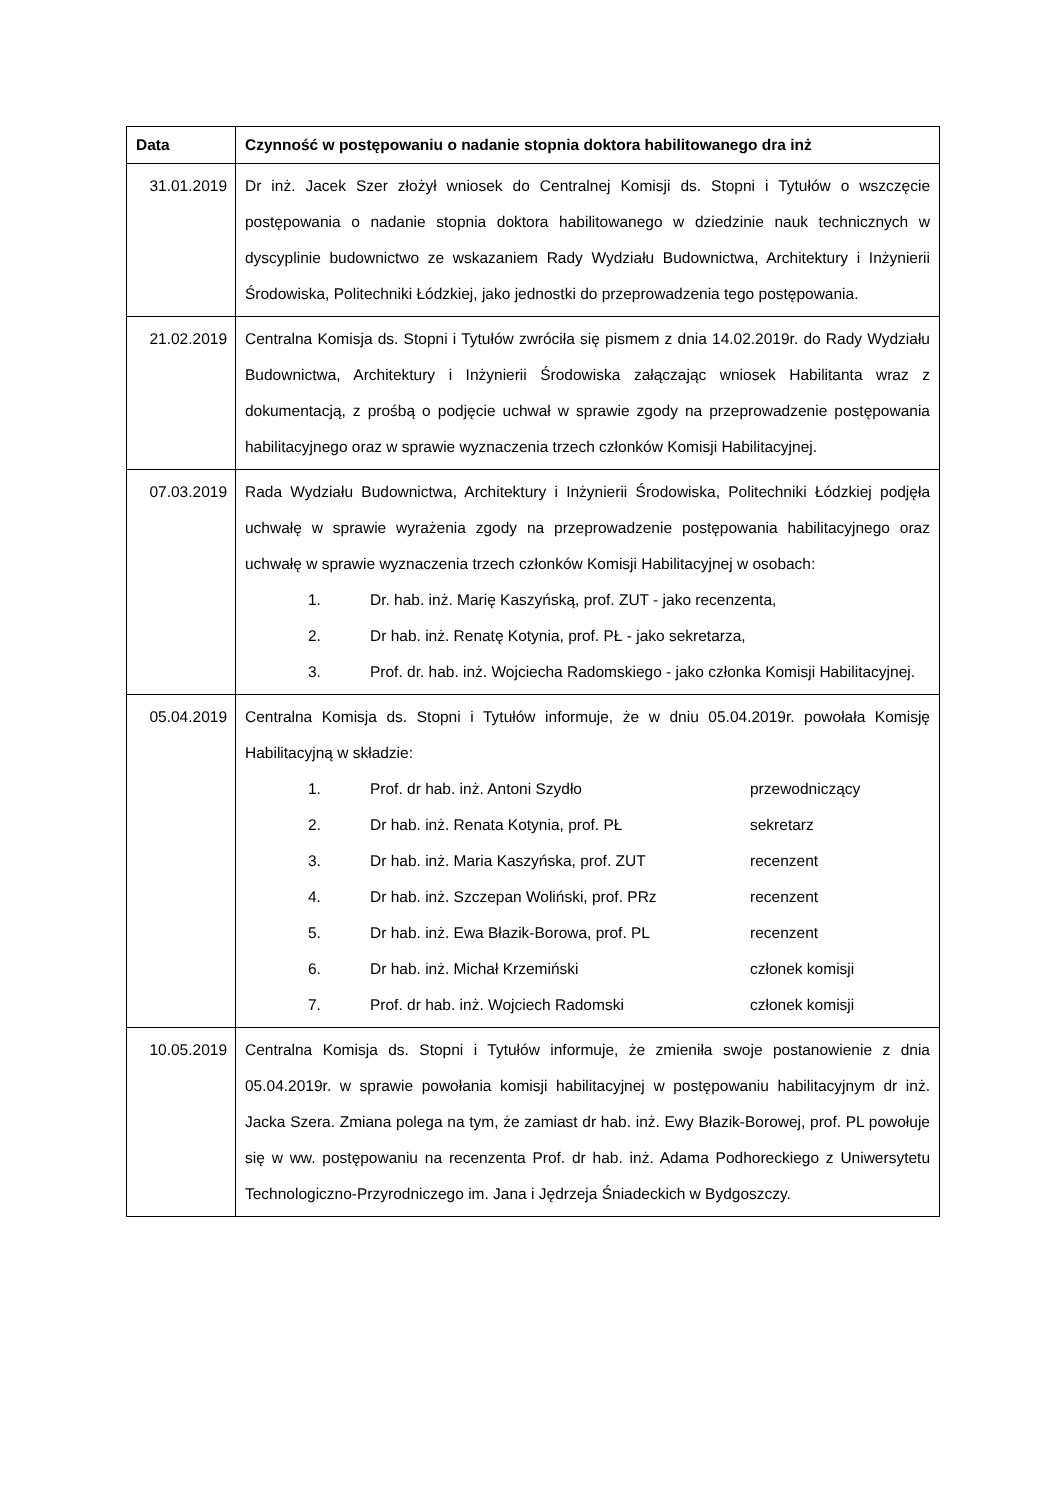| Data | Czynność w postępowaniu o nadanie stopnia doktora habilitowanego dra inż |
| --- | --- |
| 31.01.2019 | Dr inż. Jacek Szer złożył wniosek do Centralnej Komisji ds. Stopni i Tytułów o wszczęcie postępowania o nadanie stopnia doktora habilitowanego w dziedzinie nauk technicznych w dyscyplinie budownictwo ze wskazaniem Rady Wydziału Budownictwa, Architektury i Inżynierii Środowiska, Politechniki Łódzkiej, jako jednostki do przeprowadzenia tego postępowania. |
| 21.02.2019 | Centralna Komisja ds. Stopni i Tytułów zwróciła się pismem z dnia 14.02.2019r. do Rady Wydziału Budownictwa, Architektury i Inżynierii Środowiska załączając wniosek Habilitanta wraz z dokumentacją, z prośbą o podjęcie uchwał w sprawie zgody na przeprowadzenie postępowania habilitacyjnego oraz w sprawie wyznaczenia trzech członków Komisji Habilitacyjnej. |
| 07.03.2019 | Rada Wydziału Budownictwa, Architektury i Inżynierii Środowiska, Politechniki Łódzkiej podjęła uchwałę w sprawie wyrażenia zgody na przeprowadzenie postępowania habilitacyjnego oraz uchwałę w sprawie wyznaczenia trzech członków Komisji Habilitacyjnej w osobach: 1. Dr. hab. inż. Marię Kaszyńską, prof. ZUT - jako recenzenta, 2. Dr hab. inż. Renatę Kotynia, prof. PŁ - jako sekretarza, 3. Prof. dr. hab. inż. Wojciecha Radomskiego - jako członka Komisji Habilitacyjnej. |
| 05.04.2019 | Centralna Komisja ds. Stopni i Tytułów informuje, że w dniu 05.04.2019r. powołała Komisję Habilitacyjną w składzie: 1. Prof. dr hab. inż. Antoni Szydło przewodniczący 2. Dr hab. inż. Renata Kotynia, prof. PŁ sekretarz 3. Dr hab. inż. Maria Kaszyńska, prof. ZUT recenzent 4. Dr hab. inż. Szczepan Woliński, prof. PRz recenzent 5. Dr hab. inż. Ewa Błazik-Borowa, prof. PL recenzent 6. Dr hab. inż. Michał Krzemiński członek komisji 7. Prof. dr hab. inż. Wojciech Radomski członek komisji |
| 10.05.2019 | Centralna Komisja ds. Stopni i Tytułów informuje, że zmieniła swoje postanowienie z dnia 05.04.2019r. w sprawie powołania komisji habilitacyjnej w postępowaniu habilitacyjnym dr inż. Jacka Szera. Zmiana polega na tym, że zamiast dr hab. inż. Ewy Błazik-Borowej, prof. PL powołuje się w ww. postępowaniu na recenzenta Prof. dr hab. inż. Adama Podhoreckiego z Uniwersytetu Technologiczno-Przyrodniczego im. Jana i Jędrzeja Śniadeckich w Bydgoszczy. |